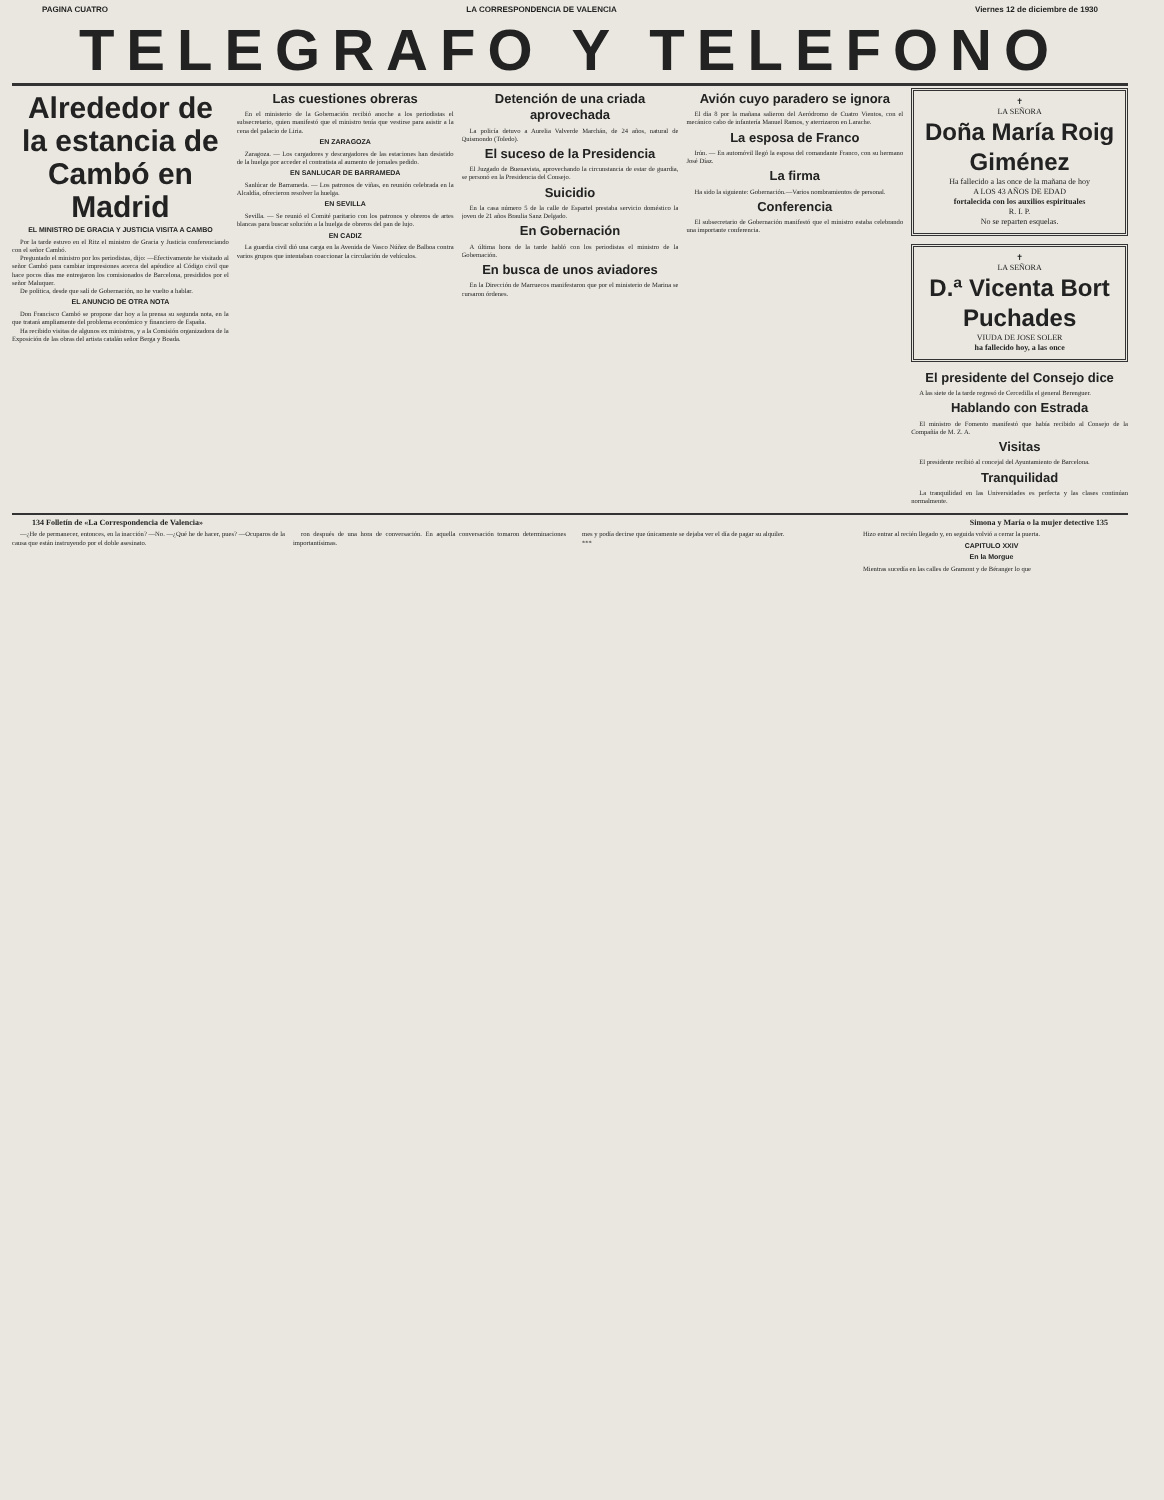PAGINA CUATRO LA CORRESPONDENCIA DE VALENCIA Viernes 12 de diciembre de 1930
TELEGRAFO Y TELEFONO
Alrededor de la estancia de Cambó en Madrid
EL MINISTRO DE GRACIA Y JUSTICIA VISITA A CAMBO
Por la tarde estuvo en el Ritz el ministro de Gracia y Justicia conferenciando con el señor Cambó.
Preguntado el ministro por los periodistas, dijo: —Efectivamente he visitado al señor Cambó para cambiar impresiones acerca del apéndice al Código civil que hace pocos días me entregaron los comisionados de Barcelona, presididos por el señor Maluquer.
De política, desde que salí de Gobernación, no he vuelto a hablar.
EL ANUNCIO DE OTRA NOTA
Don Francisco Cambó se propone dar hoy a la prensa su segunda nota, en la que tratará ampliamente del problema económico y financiero de España.
Ha recibido visitas de algunos ex ministros, y a la Comisión organizadora de la Exposición de las obras del artista catalán señor Berga y Boada.
Las cuestiones obreras
En el ministerio de la Gobernación recibió anoche a los periodistas el subsecretario, quien manifestó que el ministro tenía que vestirse para asistir a la cena del palacio de Liria.
EN ZARAGOZA
Zaragoza. — Los cargadores y descargadores de las estaciones han desistido de la huelga por acceder el contratista al aumento de jornales pedido.
EN SANLUCAR DE BARRAMEDA
Sanlúcar de Barrameda. — Los patronos de viñas, en reunión celebrada en la Alcaldía, ofrecieron resolver la huelga.
EN SEVILLA
Sevilla. — Se reunió el Comité paritario con los patronos y obreros de artes blancas para buscar solución a la huelga de obreros del pan de lujo.
EN CADIZ
La guardia civil dió una carga en la Avenida de Vasco Núñez de Balboa contra varios grupos que intentaban coaccionar la circulación de vehículos.
Detención de una criada aprovechada
La policía detuvo a Aurelia Valverde Marchán, de 24 años, natural de Quismondo (Toledo).
El suceso de la Presidencia
El Juzgado de Buenavista, aprovechando la circunstancia de estar de guardia, se personó en la Presidencia del Consejo.
Suicidio
En la casa número 5 de la calle de Espartel prestaba servicio doméstico la joven de 21 años Braulia Sanz Delgado.
En Gobernación
A última hora de la tarde habló con los periodistas el ministro de la Gobernación.
En busca de unos aviadores
En la Dirección de Marruecos manifestaron que por el ministerio de Marina se cursaron órdenes.
Avión cuyo paradero se ignora
El día 8 por la mañana salieron del Aeródromo de Cuatro Vientos, con el mecánico cabo de infantería Manuel Ramos, y aterrizaron en Larache.
La esposa de Franco
Irún. — En automóvil llegó la esposa del comandante Franco, con su hermano José Díaz.
La firma
Ha sido la siguiente: Gobernación.—Varios nombramientos de personal.
Conferencia
El subsecretario de Gobernación manifestó que el ministro estaba celebrando una importante conferencia.
✝
LA SEÑORA
Doña María Roig Giménez
Ha fallecido a las once de la mañana de hoy
A LOS 43 AÑOS DE EDAD
fortalecida con los auxilios espirituales
R. I. P.
No se reparten esquelas.
✝
LA SEÑORA
D.ª Vicenta Bort Puchades
VIUDA DE JOSE SOLER
ha fallecido hoy, a las once
El presidente del Consejo dice
A las siete de la tarde regresó de Cercedilla el general Berenguer.
Hablando con Estrada
El ministro de Fomento manifestó que había recibido al Consejo de la Compañía de M. Z. A.
Visitas
El presidente recibió al concejal del Ayuntamiento de Barcelona.
Tranquilidad
La tranquilidad en las Universidades es perfecta y las clases continúan normalmente.
134 Folletín de «La Correspondencia de Valencia» Simona y María o la mujer detective 135
—¿He de permanecer, entonces, en la inacción? —No. —¿Qué he de hacer, pues? —Ocuparos de la causa que están instruyendo por el doble asesinato.
ron después de una hora de conversación. En aquella conversación tomaron determinaciones importantísimas.
mes y podía decirse que únicamente se dejaba ver el día de pagar su alquiler.
***
Hizo entrar al recién llegado y, en seguida volvió a cerrar la puerta.
CAPITULO XXIV
En la Morgue
Mientras sucedía en las calles de Gramont y de Béranger lo que